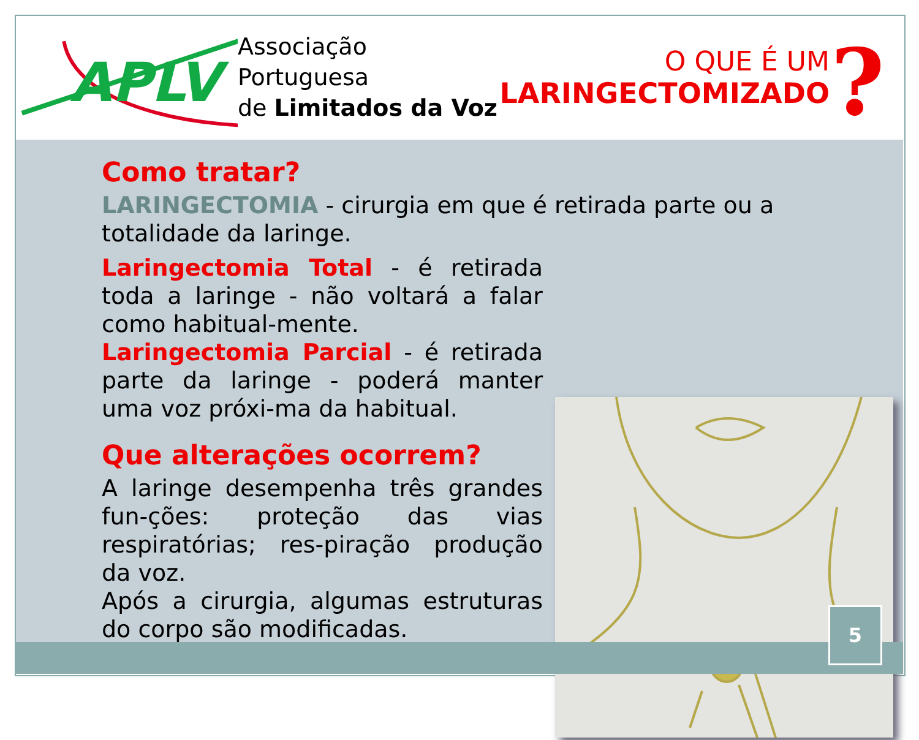APLV
Associação Portuguesa
de Limitados da Voz
O QUE É UM
LARINGECTOMIZADO
?
Como tratar?
LARINGECTOMIA - cirurgia em que é retirada parte ou a totalidade da laringe.
Laringectomia Total - é retirada toda a laringe - não voltará a falar como habitual-mente.
Laringectomia Parcial - é retirada parte da laringe - poderá manter uma voz próxi-ma da habitual.
Que alterações ocorrem?
A laringe desempenha três grandes fun-ções: proteção das vias respiratórias; res-piração produção da voz.
Após a cirurgia, algumas estruturas do corpo são modificadas.
5